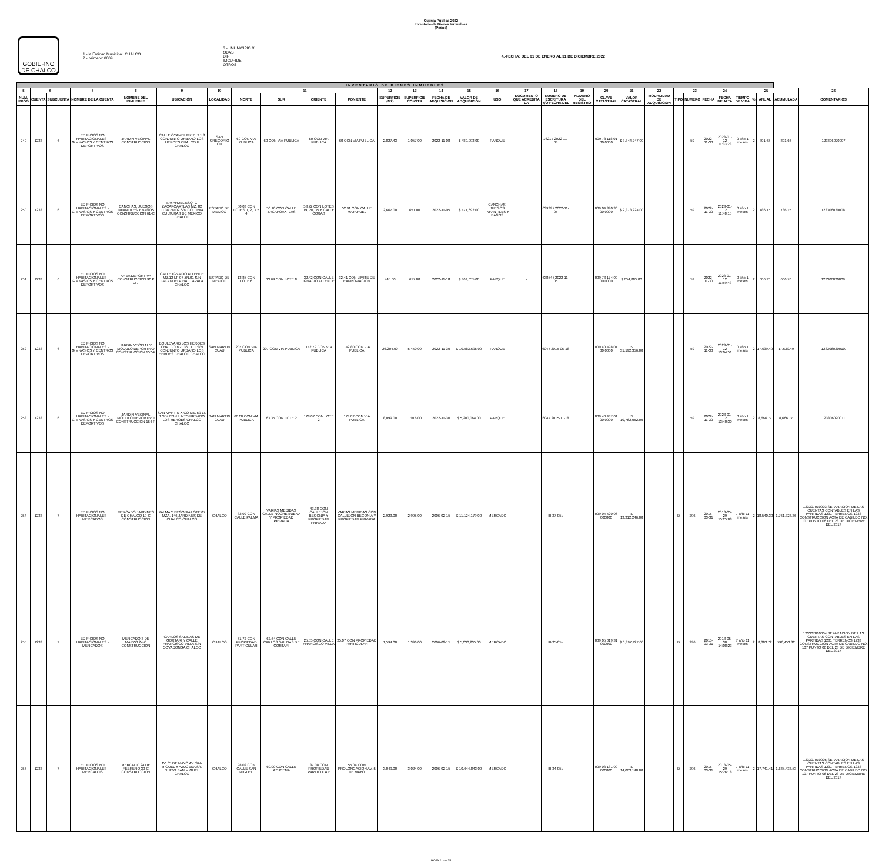Cuenta Pública 2022
Inventario de Bienes Inmuebles
(Pesos)
GOBIERNO DE CHALCO
1.- la Entidad Municipal: CHALCO
2.- Número: 0009
3.- MUNICIPIO X
ODAS
DIF
IMCUFIDE
OTROS
4.-FECHA: DEL 01 DE ENERO AL 31 DE DICIEMBRE 2022
| INVENTARIO DE BIENES INMUEBLES | | | | | | | | | | | | | | | | | | | | | | | | | | | | | | |
| 5 | 6 | | 7 | 8 | 9 | 10 | 11 | | | | 12 | 13 | 14 | 15 | 16 | 17 | 18 | 19 | 20 | 21 | 22 | 23 | | | 24 | 25 | | | | 26 |
| NUM. PROG | CUENTA | SUBCUENTA | NOMBRE DE LA CUENTA | NOMBRE DEL INMUEBLE | UBICACIÓN | LOCALIDAD | NORTE | SUR | ORIENTE | PONIENTE | SUPERFICIE (M2) | SUPERFICIE CONSTR | FECHA DE ADQUISICIÓN | VALOR DE ADQUISICIÓN | USO | DOCUMENTO QUE ACREDITA LA | NUMERO DE ESCRITURA Y/O FECHA DEL | NUMERO DEL REGISTRO | CLAVE CATASTRAL | VALOR CATASTRAL | MODALIDAD DE ADQUISICIÓN | TIPO | NÚMERO | FECHA | FECHA DE ALTA | TIEMPO DE VIDA | % | ANUAL | ACUMULADA | COMENTARIOS |
| 249 | 1233 | 6 | EDIFICIOS NO HABITACIONALES - GIMNASIOS Y CENTROS DEPORTIVOS | JARDIN VECINAL CONSTRUCCION | CALLE OYAMEL MZ.7 LT.1 3 CONJUNTO URBANO LOS HEROES CHALCO II CHALCO | SAN GREGORIO CU | 60 CON VIA PUBLICA | 60 CON VIA PUBLICA | 60 CON VIA PUBLICA | 60 CON VIA PUBLICA | 2,827.43 | 1,057.00 | 2022-11-08 | $ 480,993.00 | PARQUE | | 1621 / 2022-11-08 | | 009 78 118 01 00 0000 | $ 3,844,247.00 | | I | 59 | 2022-11-30 | 2023-01-12 11:33:23 | 0 año 1 meses | 2 | 801.66 | 801.66 | 123306020007 |
| 250 | 1233 | 6 | EDIFICIOS NO HABITACIONALES - GIMNASIOS Y CENTROS DEPORTIVOS | CANCHAS, JUEGOS INFANTILES Y BAÑOS CONSTRUCCION 61-C | MAYAHUEL ESQ. C. ZACAPOAXTLAS MZ. 82 LT.36 ZN.02 S/N COLONIA CULTURAS DE MEXICO CHALCO | ESTADO DE MEXICO | 50.03 CON LOTES 1, 2, 3 Y 4 | 50.10 CON CALLE ZACAPOAXTLAS | 53.72 CON LOTES 19, 20, 35 Y CALLE CORAS | 52.91 CON CALLE MAYAHUEL | 2,667.00 | 651.00 | 2022-11-05 | $ 471,692.00 | CANCHAS, JUEGOS INFANTILES Y BAÑOS | | 63939 / 2022-11-05 | | 009 04 390 36 00 0000 | $ 2,378,224.00 | | I | 59 | 2022-11-30 | 2023-01-12 11:48:15 | 0 año 1 meses | 2 | 786.15 | 786.15 | 123306020008. |
| 251 | 1233 | 6 | EDIFICIOS NO HABITACIONALES - GIMNASIOS Y CENTROS DEPORTIVOS | AREA DEPORTIVA CONSTRUCCION 90 P LT7 | CALLE IGNACIO ALLENDE MZ.12 LT. 07 ZN.01 S/N LACANDELARIA TLAPALA CHALCO | ESTADO DE MEXICO | 13.85 CON LOTE 6 | 13.69 CON LOTE 8 | 32.42 CON CALLE IGNACIO ALLENDE | 32.41 CON LIMITE DE EXPROPIACION | 445.00 | 617.00 | 2022-11-18 | $ 364,055.00 | PARQUE | - | 63854 / 2022-11-05 | | 009 73 174 09 00 0000 | $ 654,885.00 | | I | 59 | 2022-11-30 | 2023-01-12 11:59:43 | 0 año 1 meses | 2 | 606.76 | 606.76 | 123306020009. |
| 252 | 1233 | 6 | EDIFICIOS NO HABITACIONALES - GIMNASIOS Y CENTROS DEPORTIVOS | JARDIN VECINAL Y MODULO DEPORTIVO CONSTRUCCION 157-P | BOULEVARD LOS HEROES CHALCO MZ. 36 LT. 1 S/N CONJUNTO URBANO LOS HEROES CHALCO CHALCO | SAN MARTIN CUAU | 207 CON VIA PUBLICA | 207 CON VIA PUBLICA | 142.79 CON VIA PUBLICA | 142.80 CON VIA PUBLICA | 26,204.00 | 5,450.00 | 2022-11-30 | $ 10,583,696.00 | PARQUE | | 604 / 2015-06-18 | | 009 40 498 01 00 0000 | $ 31,192,356.00 | | I | 59 | 2022-11-30 | 2023-01-12 13:04:51 | 0 año 1 meses | 2 | 17,639.49 | 17,639.49 | 123306020010. |
| 253 | 1233 | 6 | EDIFICIOS NO HABITACIONALES - GIMNASIOS Y CENTROS DEPORTIVOS | JARDIN VECINAL MODULO DEPORTIVO CONSTRUCCION 164-P | SAN MARTIN XICO MZ. 59 LT. 1 S/N CONJUNTO URBANO LOS HEROES CHALCO CHALCO | SAN MARTIN CUAU | 66.20 CON VIA PUBLICA | 63.35 CON LOTE 2 | 128.02 CON LOTE 2 | 123.02 CON VIA PUBLICA | 8,099.00 | 1,916.00 | 2022-11-30 | $ 5,200,064.00 | PARQUE | | 604 / 2015-11-18 | | 009 40 487 01 00 0000 | $ 10,762,052.00 | | I | 59 | 2022-11-30 | 2023-01-12 13:40:30 | 0 año 1 meses | 2 | 8,666.77 | 8,666.77 | 123306020011 |
| 254 | 1233 | 7 | EDIFICIOS NO HABITACIONALES - MERCADOS | MERCADO JARDINES DE CHALCO 19-C CONSTRUCCION | PALMA Y BEGONIA LOTE 07 MZA. 146 JARDINES DE CHALCO CHALCO | CHALCO | 82.09 CON CALLE PALMA | VARIAS MEDIDAS CALLE NOCHE BUENA Y PROPIEDAD PRIVADA | 43.38 CON CALLEJON BEGONIA Y PROPIEDAD PRIVADA | VARIAS MEDIDAS CON CALLEJON BEGONIA Y PROPIEDAD PRIVADA | 2,923.00 | 2,995.00 | 2006-02-15 | $ 11,124,179.00 | MERCADO | | III-27-05 / | | 009 04 520 06 000000 | $ 13,312,246.00 | | D | 296 | 2015-03-31 | 2018-05-29 15:25:08 | 7 año 11 meses | 2 | 18,540.30 | 1,761,328.36 | 123307010003 SEPARACION DE LAS CUENTAS CONTABLES EN LAS PARTIDAS 1231 TERRENOS 1233 CONSTRUCCION ACTA DE CABILDO NO. 107 PUNTO 06 DEL 28 DE DICIEMBRE DEL 2017 |
| 255 | 1233 | 7 | EDIFICIOS NO HABITACIONALES - MERCADOS | MERCADO 3 DE MARZO 24-C CONSTRUCCION | CARLOS SALINAS DE GORTARI Y CALLE FRANCISCO VILLA S/N COVADONGA CHALCO | CHALCO | 61.72 CON PROPIEDAD PARTICULAR | 62.64 CON CALLE CARLOS SALINAS DE GORTARI | 25.55 CON CALLE FRANCISCO VILLA | 25.07 CON PROPIEDAD PARTICULAR | 1,594.00 | 1,396.00 | 2006-02-15 | $ 5,030,235.00 | MERCADO | | III-35-05 / | | 009 05 019 31 000000 | $ 6,397,427.00 | | D | 296 | 2015-03-31 | 2018-05-30 14:08:23 | 7 año 11 meses | 2 | 8,383.72 | 796,453.82 | 123307010004 SEPARACION DE LAS CUENTAS CONTABLES EN LAS PARTIDAS 1231 TERRENOS 1233 CONSTRUCCION ACTA DE CABILDO NO. 107 PUNTO 06 DEL 28 DE DICIEMBRE DEL 2017 |
| 256 | 1233 | 7 | EDIFICIOS NO HABITACIONALES - MERCADOS | MERCADO 24 DE FEBRERO 30-C CONSTRUCCION | AV. 05 DE MAYO AV. SAN MIGUEL Y AZUCENA S/N NUEVA SAN MIGUEL CHALCO | CHALCO | 98.02 CON CALLE SAN MIGUEL | 60.00 CON CALLE AZUCENA | 37.08 CON PROPIEDAD PARTICULAR | 55.04 CON PROLONGACION AV. 5 DE MAYO | 3,049.00 | 3,024.00 | 2006-02-15 | $ 10,644,843.00 | MERCADO | | III-34-05 / | | 009 03 181 09 000000 | $ 14,063,140.00 | | D | 296 | 2015-03-31 | 2018-05-29 15:26:18 | 7 año 11 meses | 2 | 17,741.41 | 1,685,433.53 | 123307010005 SEPARACION DE LAS CUENTAS CONTABLES EN LAS PARTIDAS 1231 TERRENOS 1233 CONSTRUCCION ACTA DE CABILDO NO. 107 PUNTO 06 DEL 28 DE DICIEMBRE DEL 2017 |
HOJA 21 de 25